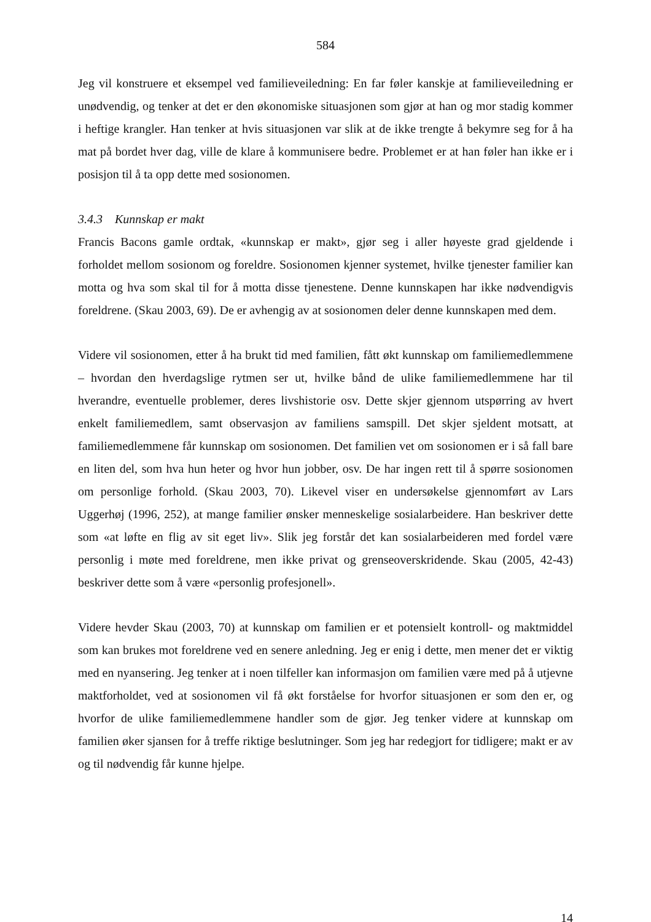584
Jeg vil konstruere et eksempel ved familieveiledning: En far føler kanskje at familieveiledning er unødvendig, og tenker at det er den økonomiske situasjonen som gjør at han og mor stadig kommer i heftige krangler. Han tenker at hvis situasjonen var slik at de ikke trengte å bekymre seg for å ha mat på bordet hver dag, ville de klare å kommunisere bedre. Problemet er at han føler han ikke er i posisjon til å ta opp dette med sosionomen.
3.4.3 Kunnskap er makt
Francis Bacons gamle ordtak, «kunnskap er makt», gjør seg i aller høyeste grad gjeldende i forholdet mellom sosionom og foreldre. Sosionomen kjenner systemet, hvilke tjenester familier kan motta og hva som skal til for å motta disse tjenestene. Denne kunnskapen har ikke nødvendigvis foreldrene. (Skau 2003, 69). De er avhengig av at sosionomen deler denne kunnskapen med dem.
Videre vil sosionomen, etter å ha brukt tid med familien, fått økt kunnskap om familiemedlemmene – hvordan den hverdagslige rytmen ser ut, hvilke bånd de ulike familiemedlemmene har til hverandre, eventuelle problemer, deres livshistorie osv. Dette skjer gjennom utspørring av hvert enkelt familiemedlem, samt observasjon av familiens samspill. Det skjer sjeldent motsatt, at familiemedlemmene får kunnskap om sosionomen. Det familien vet om sosionomen er i så fall bare en liten del, som hva hun heter og hvor hun jobber, osv. De har ingen rett til å spørre sosionomen om personlige forhold. (Skau 2003, 70). Likevel viser en undersøkelse gjennomført av Lars Uggerhøj (1996, 252), at mange familier ønsker menneskelige sosialarbeidere. Han beskriver dette som «at løfte en flig av sit eget liv». Slik jeg forstår det kan sosialarbeideren med fordel være personlig i møte med foreldrene, men ikke privat og grenseoverskridende. Skau (2005, 42-43) beskriver dette som å være «personlig profesjonell».
Videre hevder Skau (2003, 70) at kunnskap om familien er et potensielt kontroll- og maktmiddel som kan brukes mot foreldrene ved en senere anledning. Jeg er enig i dette, men mener det er viktig med en nyansering. Jeg tenker at i noen tilfeller kan informasjon om familien være med på å utjevne maktforholdet, ved at sosionomen vil få økt forståelse for hvorfor situasjonen er som den er, og hvorfor de ulike familiemedlemmene handler som de gjør. Jeg tenker videre at kunnskap om familien øker sjansen for å treffe riktige beslutninger. Som jeg har redegjort for tidligere; makt er av og til nødvendig får kunne hjelpe.
14